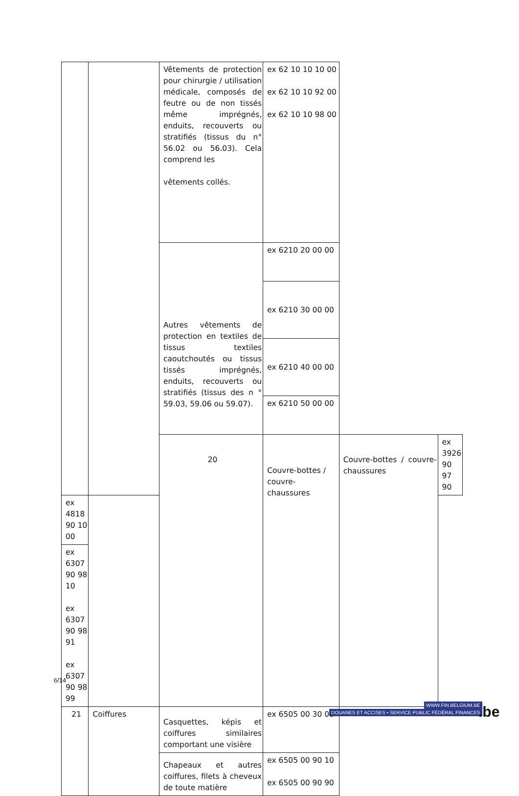| | | Vêtements de protection pour chirurgie / utilisation médicale, composés de feutre ou de non tissés même imprégnés, enduits, recouverts ou stratifiés (tissus du n° 56.02 ou 56.03). Cela comprend les vêtements collés. | ex 62 10 10 10 00 ex 62 10 10 92 00 ex 62 10 10 98 00 | | |
| | | Autres vêtements de protection en textiles de tissus textiles caoutchoutés ou tissus tissés imprégnés, enduits, recouverts ou stratifiés (tissus des n ° 59.03, 59.06 ou 59.07). | ex 6210 20 00 00 | | |
| | | | ex 6210 30 00 00 | | |
| | | | ex 6210 40 00 00 | | |
| | | | ex 6210 50 00 00 | | |
| | | 20 | Couvre-bottes / couvre-chaussures | Couvre-bottes / couvre-chaussures | ex 3926 90 97 90 |
| ex 4818 90 10 00 | | | | | |
| ex 6307 90 98 10 ex 6307 90 98 91 ex 6307 90 98 99 | | | | | |
| 21 | Coiffures | Casquettes, képis et coiffures similaires comportant une visière | ex 6505 00 30 00 | | |
| | | Chapeaux et autres coiffures, filets à cheveux de toute matière | ex 6505 00 90 10 ex 6505 00 90 90 | | |
6/14
WWW.FIN.BELGIUM.BE
DOUANES ET ACCISES • SERVICE PUBLIC FÉDÉRAL FINANCES
.be